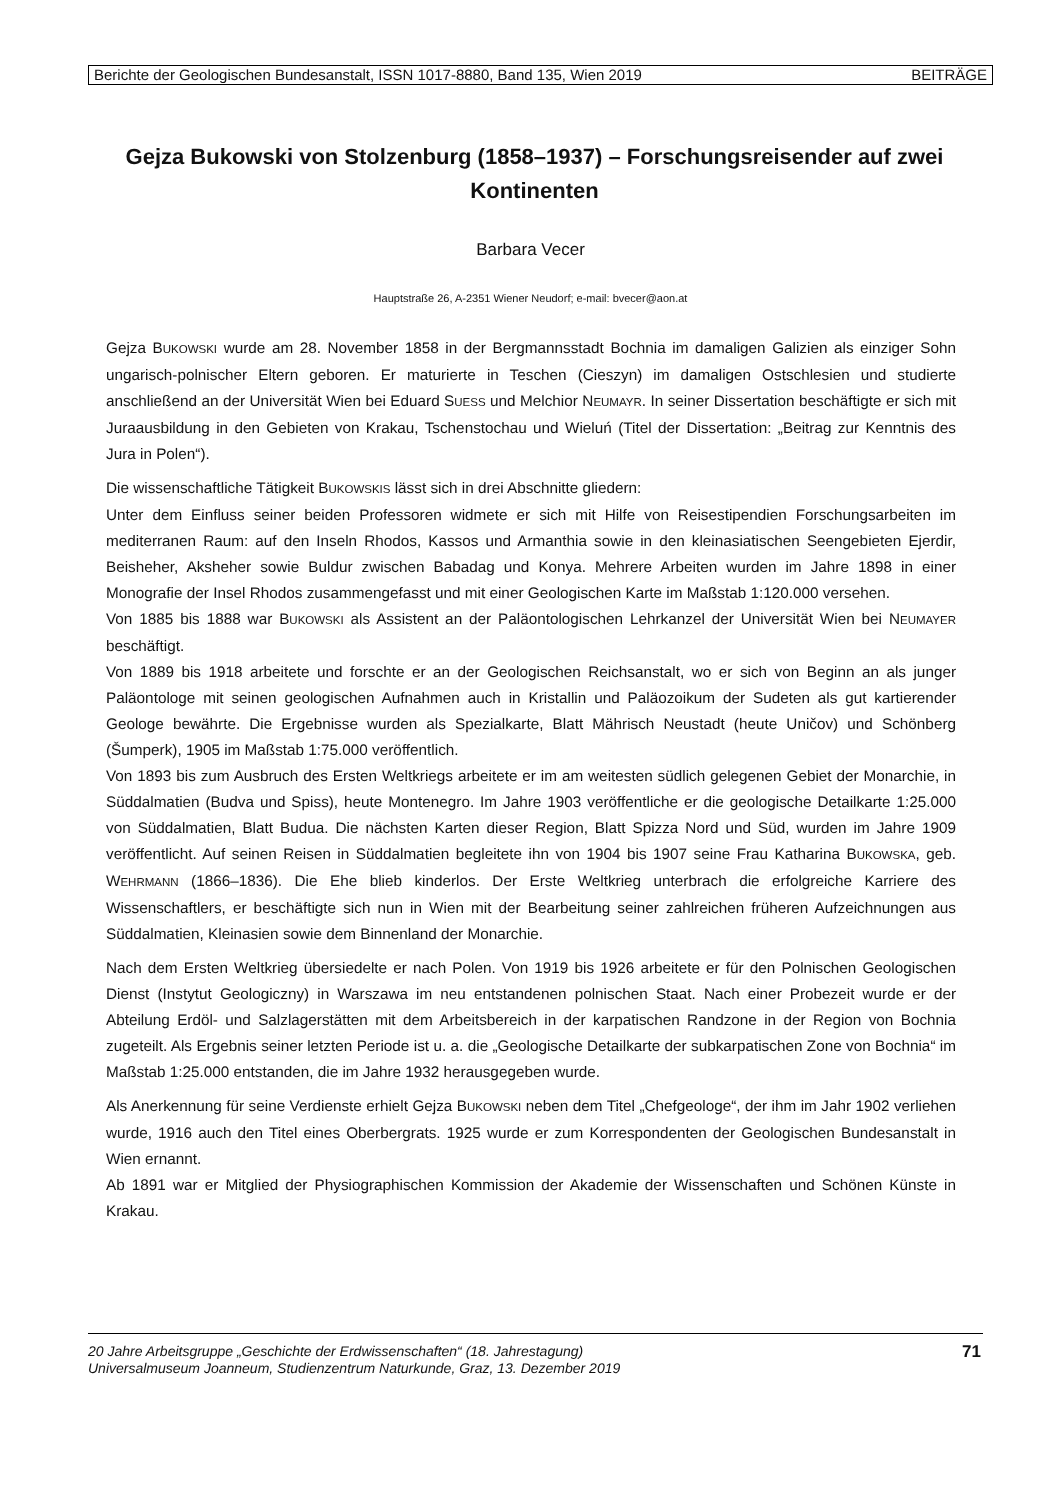Berichte der Geologischen Bundesanstalt, ISSN 1017-8880, Band 135, Wien 2019 BEITRÄGE
Gejza Bukowski von Stolzenburg (1858–1937) – Forschungsreisender auf zwei Kontinenten
Barbara Vecer
Hauptstraße 26, A-2351 Wiener Neudorf; e-mail: bvecer@aon.at
Gejza BUKOWSKI wurde am 28. November 1858 in der Bergmannsstadt Bochnia im damaligen Galizien als einziger Sohn ungarisch-polnischer Eltern geboren. Er maturierte in Teschen (Cieszyn) im damaligen Ostschlesien und studierte anschließend an der Universität Wien bei Eduard SUESS und Melchior NEUMAYR. In seiner Dissertation beschäftigte er sich mit Juraausbildung in den Gebieten von Krakau, Tschenstochau und Wieluń (Titel der Dissertation: „Beitrag zur Kenntnis des Jura in Polen“).
Die wissenschaftliche Tätigkeit BUKOWSKIS lässt sich in drei Abschnitte gliedern:
Unter dem Einfluss seiner beiden Professoren widmete er sich mit Hilfe von Reisestipendien Forschungsarbeiten im mediterranen Raum: auf den Inseln Rhodos, Kassos und Armanthia sowie in den kleinasiatischen Seengebieten Ejerdir, Beisheher, Aksheher sowie Buldur zwischen Babadag und Konya. Mehrere Arbeiten wurden im Jahre 1898 in einer Monografie der Insel Rhodos zusammengefasst und mit einer Geologischen Karte im Maßstab 1:120.000 versehen.
Von 1885 bis 1888 war BUKOWSKI als Assistent an der Paläontologischen Lehrkanzel der Universität Wien bei NEUMAYER beschäftigt.
Von 1889 bis 1918 arbeitete und forschte er an der Geologischen Reichsanstalt, wo er sich von Beginn an als junger Paläontologe mit seinen geologischen Aufnahmen auch in Kristallin und Paläozoikum der Sudeten als gut kartierender Geologe bewährte. Die Ergebnisse wurden als Spezialkarte, Blatt Mährisch Neustadt (heute Uničov) und Schönberg (Šumperk), 1905 im Maßstab 1:75.000 veröffentlich.
Von 1893 bis zum Ausbruch des Ersten Weltkriegs arbeitete er im am weitesten südlich gelegenen Gebiet der Monarchie, in Süddalmatien (Budva und Spiss), heute Montenegro. Im Jahre 1903 veröffentliche er die geologische Detailkarte 1:25.000 von Süddalmatien, Blatt Budua. Die nächsten Karten dieser Region, Blatt Spizza Nord und Süd, wurden im Jahre 1909 veröffentlicht. Auf seinen Reisen in Süddalmatien begleitete ihn von 1904 bis 1907 seine Frau Katharina BUKOWSKA, geb. WEHRMANN (1866–1836). Die Ehe blieb kinderlos. Der Erste Weltkrieg unterbrach die erfolgreiche Karriere des Wissenschaftlers, er beschäftigte sich nun in Wien mit der Bearbeitung seiner zahlreichen früheren Aufzeichnungen aus Süddalmatien, Kleinasien sowie dem Binnenland der Monarchie.
Nach dem Ersten Weltkrieg übersiedelte er nach Polen. Von 1919 bis 1926 arbeitete er für den Polnischen Geologischen Dienst (Instytut Geologiczny) in Warszawa im neu entstandenen polnischen Staat. Nach einer Probezeit wurde er der Abteilung Erdöl- und Salzlagerstätten mit dem Arbeitsbereich in der karpatischen Randzone in der Region von Bochnia zugeteilt. Als Ergebnis seiner letzten Periode ist u. a. die „Geologische Detailkarte der subkarpatischen Zone von Bochnia“ im Maßstab 1:25.000 entstanden, die im Jahre 1932 herausgegeben wurde.
Als Anerkennung für seine Verdienste erhielt Gejza BUKOWSKI neben dem Titel „Chefgeologe“, der ihm im Jahr 1902 verliehen wurde, 1916 auch den Titel eines Oberbergrats. 1925 wurde er zum Korrespondenten der Geologischen Bundesanstalt in Wien ernannt.
Ab 1891 war er Mitglied der Physiographischen Kommission der Akademie der Wissenschaften und Schönen Künste in Krakau.
20 Jahre Arbeitsgruppe „Geschichte der Erdwissenschaften“ (18. Jahrestagung)
Universalmuseum Joanneum, Studienzentrum Naturkunde, Graz, 13. Dezember 2019
71